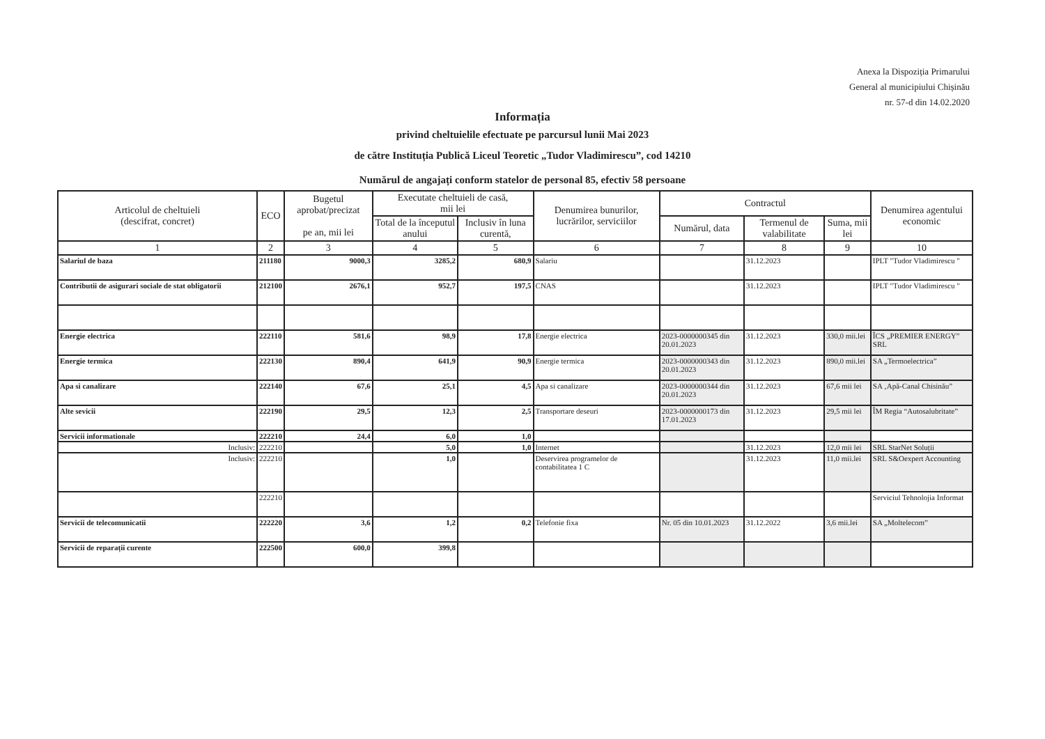Anexa la Dispoziția Primarului
General al municipiului Chișinău
nr. 57-d din 14.02.2020
Informația
privind cheltuielile efectuate pe parcursul lunii Mai 2023
de către Instituția Publică Liceul Teoretic „Tudor Vladimirescu”, cod 14210
Numărul de angajați conform statelor de personal 85, efectiv 58 persoane
| Articolul de cheltuieli (descifrat, concret) | ECO | Bugetul aprobat/precizat pe an, mii lei | Executate cheltuieli de casă, mii lei | | Denumirea bunurilor, lucrărilor, serviciilor | Contractul | | | Denumirea agentului economic |
| --- | --- | --- | --- | --- | --- | --- | --- | --- | --- |
| | | | Total de la începutul anului | Inclusiv în luna curentă, | | Numărul, data | Termenul de valabilitate | Suma, mii lei | |
| 1 | 2 | 3 | 4 | 5 | 6 | 7 | 8 | 9 | 10 |
| Salariul de baza | 211180 | 9000,3 | 3285,2 | 680,9 | Salariu | | 31.12.2023 | | IPLT "Tudor Vladimirescu " |
| Contributii de asigurari sociale de stat obligatorii | 212100 | 2676,1 | 952,7 | 197,5 | CNAS | | 31.12.2023 | | IPLT "Tudor Vladimirescu " |
| Energie electrica | 222110 | 581,6 | 98,9 | 17,8 | Energie electrica | 2023-0000000345 din 20.01.2023 | 31.12.2023 | 330,0 mii.lei | ÎCS „PREMIER ENERGY” SRL |
| Energie termica | 222130 | 890,4 | 641,9 | 90,9 | Energie termica | 2023-0000000343 din 20.01.2023 | 31.12.2023 | 890,0 mii.lei | SA „Termoelectrica” |
| Apa si canalizare | 222140 | 67,6 | 25,1 | 4,5 | Apa si canalizare | 2023-0000000344 din 20.01.2023 | 31.12.2023 | 67,6 mii lei | SA ‚Apă-Canal Chisinău” |
| Alte sevicii | 222190 | 29,5 | 12,3 | 2,5 | Transportare deseuri | 2023-0000000173 din 17.01.2023 | 31.12.2023 | 29,5 mii lei | ÎM Regia “Autosalubritate” |
| Servicii informationale | 222210 | 24,4 | 6,0 | 1,0 | | | | | |
| Inclusiv: | 222210 | | 5,0 | 1,0 | Internet | | 31.12.2023 | 12,0 mii lei | SRL StarNet Soluții |
| Inclusiv: | 222210 | | 1,0 | | Deservirea programelor de contabilitatea 1 C | | 31.12.2023 | 11,0 mii.lei | SRL S&Oexpert Accounting |
| | 222210 | | | | | | | | Serviciul Tehnolojia Informat |
| Servicii de telecomunicatii | 222220 | 3,6 | 1,2 | 0,2 | Telefonie fixa | Nr. 05 din 10.01.2023 | 31.12.2022 | 3,6 mii.lei | SA „Moltelecom” |
| Servicii de reparații curente | 222500 | 600,0 | 399,8 | | | | | | |